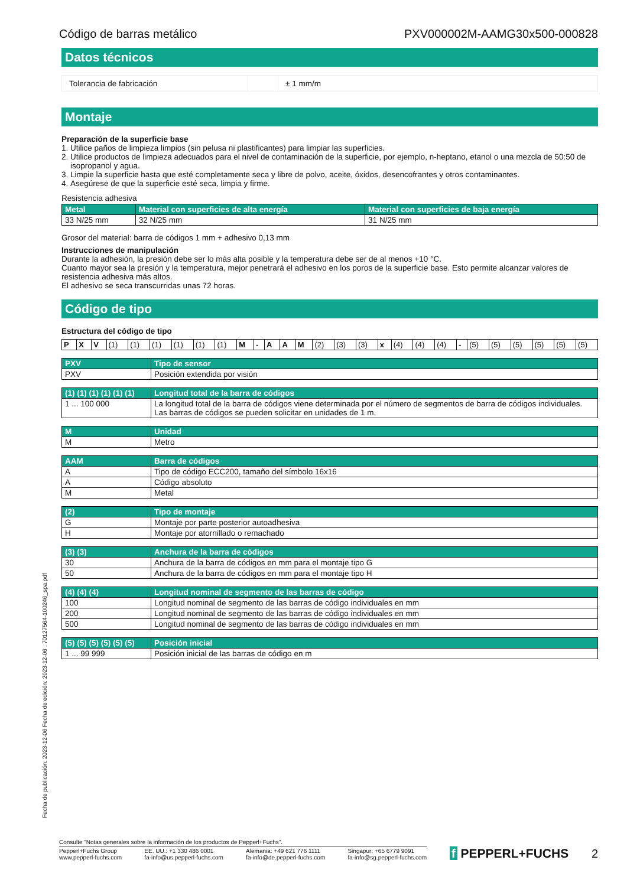Código de barras metálico PXV000002M-AAMG30x500-000828
Datos técnicos
| Tolerancia de fabricación | | ± 1 mm/m |
Montaje
Preparación de la superficie base
1. Utilice paños de limpieza limpios (sin pelusa ni plastificantes) para limpiar las superficies.
2. Utilice productos de limpieza adecuados para el nivel de contaminación de la superficie, por ejemplo, n-heptano, etanol o una mezcla de 50:50 de isopropanol y agua.
3. Limpie la superficie hasta que esté completamente seca y libre de polvo, aceite, óxidos, desencofrantes y otros contaminantes.
4. Asegúrese de que la superficie esté seca, limpia y firme.
Resistencia adhesiva
| Metal | Material con superficies de alta energía | Material con superficies de baja energía |
| --- | --- | --- |
| 33 N/25 mm | 32 N/25 mm | 31 N/25 mm |
Grosor del material: barra de códigos 1 mm + adhesivo 0,13 mm
Instrucciones de manipulación
Durante la adhesión, la presión debe ser lo más alta posible y la temperatura debe ser de al menos +10 °C.
Cuanto mayor sea la presión y la temperatura, mejor penetrará el adhesivo en los poros de la superficie base. Esto permite alcanzar valores de resistencia adhesiva más altos.
El adhesivo se seca transcurridas unas 72 horas.
Código de tipo
Estructura del código de tipo
| P | X | V | (1) | (1) | (1) | (1) | (1) | (1) | M | - | A | A | M | (2) | (3) | (3) | x | (4) | (4) | (4) | - | (5) | (5) | (5) | (5) | (5) | (5) |
| PXV | Tipo de sensor |
| --- | --- |
| PXV | Posición extendida por visión |
| (1) (1) (1) (1) (1) (1) | Longitud total de la barra de códigos |
| --- | --- |
| 1 ... 100 000 | La longitud total de la barra de códigos viene determinada por el número de segmentos de barra de códigos individuales. Las barras de códigos se pueden solicitar en unidades de 1 m. |
| M | Unidad |
| --- | --- |
| M | Metro |
| AAM | Barra de códigos |
| --- | --- |
| A | Tipo de código ECC200, tamaño del símbolo 16x16 |
| A | Código absoluto |
| M | Metal |
| (2) | Tipo de montaje |
| --- | --- |
| G | Montaje por parte posterior autoadhesiva |
| H | Montaje por atornillado o remachado |
| (3) (3) | Anchura de la barra de códigos |
| --- | --- |
| 30 | Anchura de la barra de códigos en mm para el montaje tipo G |
| 50 | Anchura de la barra de códigos en mm para el montaje tipo H |
| (4) (4) (4) | Longitud nominal de segmento de las barras de código |
| --- | --- |
| 100 | Longitud nominal de segmento de las barras de código individuales en mm |
| 200 | Longitud nominal de segmento de las barras de código individuales en mm |
| 500 | Longitud nominal de segmento de las barras de código individuales en mm |
| (5) (5) (5) (5) (5) (5) | Posición inicial |
| --- | --- |
| 1 ... 99 999 | Posición inicial de las barras de código en m |
Fecha de publicación: 2023-12-06 Fecha de edición: 2023-12-06 : 70127564-100246_spa.pdf
Consulte "Notas generales sobre la información de los productos de Pepperl+Fuchs".
Pepperl+Fuchs Group
www.pepperl-fuchs.com EE. UU.: +1 330 486 0001
fa-info@us.pepperl-fuchs.com Alemania: +49 621 776 1111
fa-info@de.pepperl-fuchs.com Singapur: +65 6779 9091
fa-info@sg.pepperl-fuchs.com
f PEPPERL+FUCHS 2